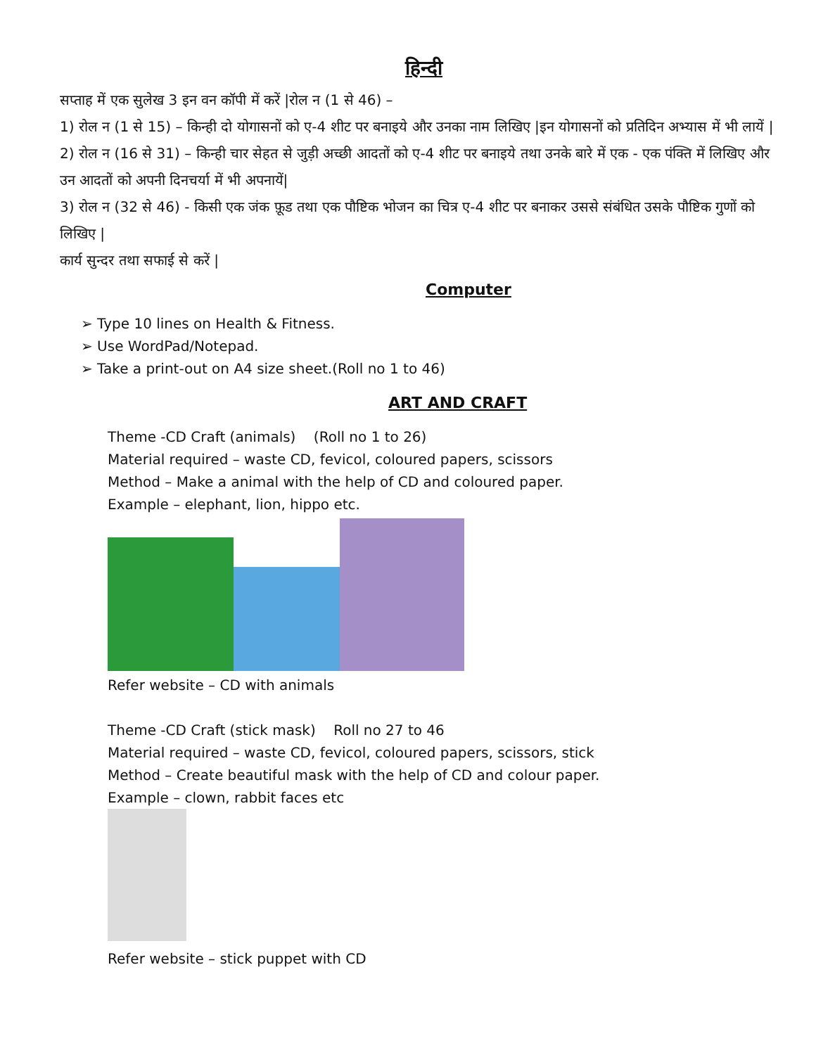हिन्दी
सप्ताह में एक सुलेख 3 इन वन कॉपी में करें |रोल न (1 से 46) –
1) रोल न (1 से 15) – किन्ही दो योगासनों को ए-4 शीट पर बनाइये और उनका नाम लिखिए |इन योगासनों को प्रतिदिन अभ्यास में भी लायें |
2) रोल न (16 से 31) – किन्ही चार सेहत से जुड़ी अच्छी आदतों को ए-4 शीट पर बनाइये तथा उनके बारे में एक - एक पंक्ति में लिखिए और उन आदतों को अपनी दिनचर्या में भी अपनायें|
3) रोल न (32 से 46) - किसी एक जंक फ़ूड तथा एक पौष्टिक भोजन का चित्र ए-4 शीट पर बनाकर उससे संबंधित उसके पौष्टिक गुणों को लिखिए |
कार्य सुन्दर तथा सफाई से करें |
Computer
➢ Type 10 lines on Health & Fitness.
➢ Use WordPad/Notepad.
➢ Take a print-out on A4 size sheet.(Roll no 1 to 46)
ART AND CRAFT
Theme -CD Craft (animals) (Roll no 1 to 26)
Material required – waste CD, fevicol, coloured papers, scissors
Method – Make a animal with the help of CD and coloured paper.
Example – elephant, lion, hippo etc.
Refer website – CD with animals
Theme -CD Craft (stick mask) Roll no 27 to 46
Material required – waste CD, fevicol, coloured papers, scissors, stick
Method – Create beautiful mask with the help of CD and colour paper.
Example – clown, rabbit faces etc
Refer website – stick puppet with CD